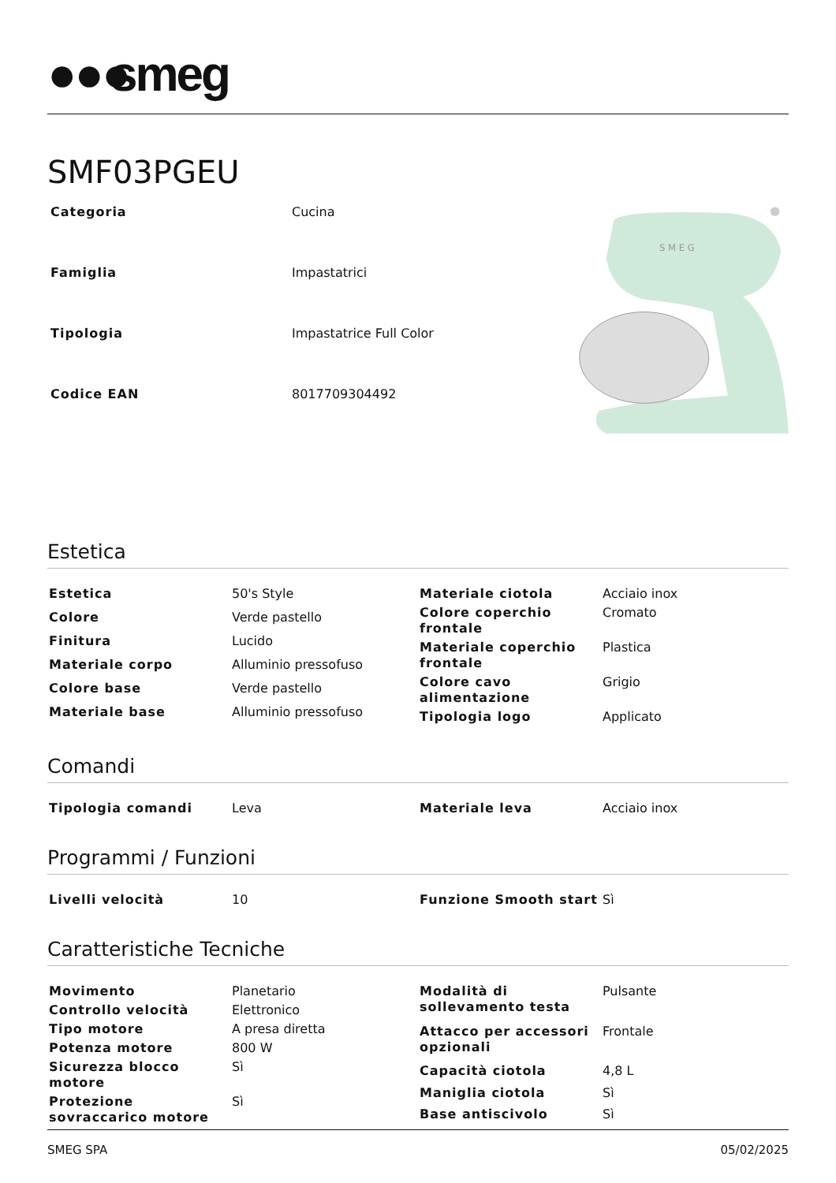●●● smeg
SMF03PGEU
| Categoria | Cucina |
| Famiglia | Impastatrici |
| Tipologia | Impastatrice Full Color |
| Codice EAN | 8017709304492 |
S M E G
Estetica
| Estetica | 50's Style |
| Colore | Verde pastello |
| Finitura | Lucido |
| Materiale corpo | Alluminio pressofuso |
| Colore base | Verde pastello |
| Materiale base | Alluminio pressofuso |
| Materiale ciotola | Acciaio inox |
| Colore coperchio frontale | Cromato |
| Materiale coperchio frontale | Plastica |
| Colore cavo alimentazione | Grigio |
| Tipologia logo | Applicato |
Comandi
| Tipologia comandi | Leva |
| Materiale leva | Acciaio inox |
Programmi / Funzioni
| Livelli velocità | 10 |
| Funzione Smooth start | Sì |
Caratteristiche Tecniche
| Movimento | Planetario |
| Controllo velocità | Elettronico |
| Tipo motore | A presa diretta |
| Potenza motore | 800 W |
| Sicurezza blocco motore | Sì |
| Protezione sovraccarico motore | Sì |
| Modalità di sollevamento testa | Pulsante |
| Attacco per accessori opzionali | Frontale |
| Capacità ciotola | 4,8 L |
| Maniglia ciotola | Sì |
| Base antiscivolo | Sì |
SMEG SPA 05/02/2025